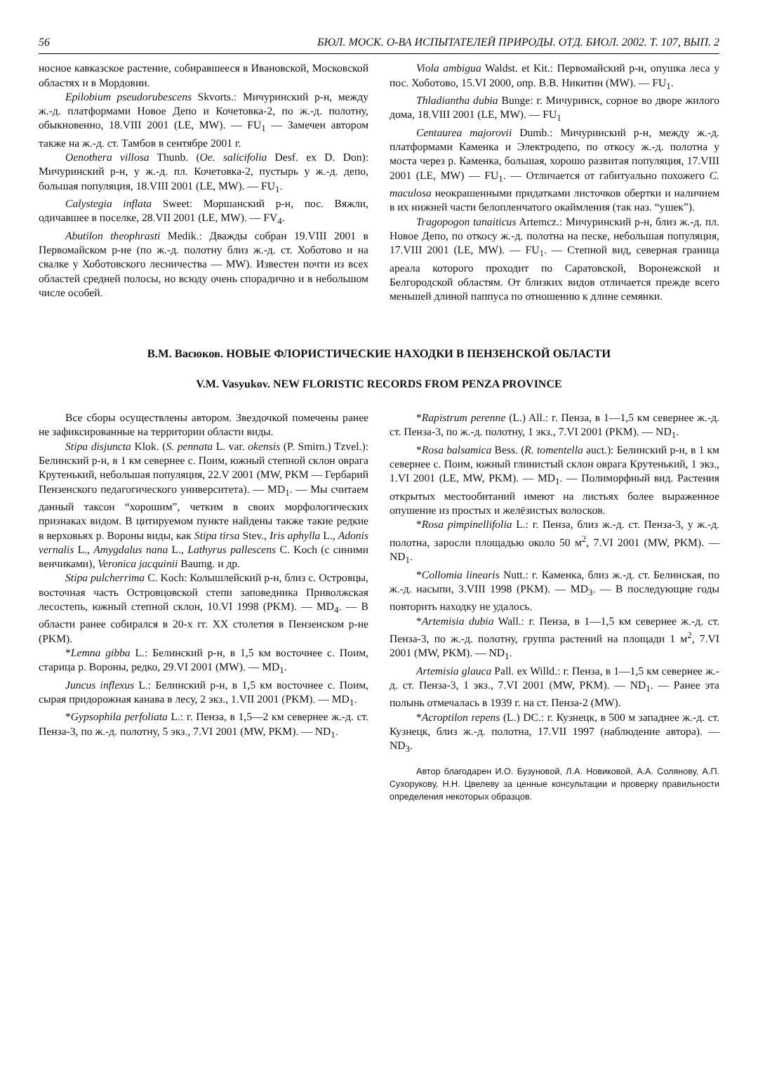56 БЮЛ. МОСК. О-ВА ИСПЫТАТЕЛЕЙ ПРИРОДЫ. ОТД. БИОЛ. 2002. Т. 107, ВЫП. 2
носное кавказское растение, собиравшееся в Ивановской, Московской областях и в Мордовии.
Epilobium pseudorubescens Skvorts.: Мичуринский р-н, между ж.-д. платформами Новое Депо и Кочетовка-2, по ж.-д. полотну, обыкновенно, 18.VIII 2001 (LE, MW). — FU<sub>1</sub> — Замечен автором также на ж.-д. ст. Тамбов в сентябре 2001 г.
Oenothera villosa Thunb. (Oe. salicifolia Desf. ex D. Don): Мичуринский р-н, у ж.-д. пл. Кочетовка-2, пустырь у ж.-д. депо, большая популяция, 18.VIII 2001 (LE, MW). — FU<sub>1</sub>.
Calystegia inflata Sweet: Моршанский р-н, пос. Вяжли, одичавшее в поселке, 28.VII 2001 (LE, MW). — FV<sub>4</sub>.
Abutilon theophrasti Medik.: Дважды собран 19.VIII 2001 в Первомайском р-не (по ж.-д. полотну близ ж.-д. ст. Хоботово и на свалке у Хоботовского лесничества — MW). Известен почти из всех областей средней полосы, но всюду очень спорадично и в небольшом числе особей.
Viola ambigua Waldst. et Kit.: Первомайский р-н, опушка леса у пос. Хоботово, 15.VI 2000, опр. В.В. Никитин (MW). — FU<sub>1</sub>.
Thladiantha dubia Bunge: г. Мичуринск, сорное во дворе жилого дома, 18.VIII 2001 (LE, MW). — FU<sub>1</sub>
Centaurea majorovii Dumb.: Мичуринский р-н, между ж.-д. платформами Каменка и Электродепо, по откосу ж.-д. полотна у моста через р. Каменка, большая, хорошо развитая популяция, 17.VIII 2001 (LE, MW) — FU<sub>1</sub>. — Отличается от габитуально похожего C. maculosa неокрашенными придатками листочков обертки и наличием в их нижней части белопленчатого окаймления (так наз. “ушек”).
Tragopogon tanaiticus Artemcz.: Мичуринский р-н, близ ж.-д. пл. Новое Депо, по откосу ж.-д. полотна на песке, небольшая популяция, 17.VIII 2001 (LE, MW). — FU<sub>1</sub>. — Степной вид, северная граница ареала которого проходит по Саратовской, Воронежской и Белгородской областям. От близких видов отличается прежде всего меньшей длиной паппуса по отношению к длине семянки.
В.М. Васюков. НОВЫЕ ФЛОРИСТИЧЕСКИЕ НАХОДКИ В ПЕНЗЕНСКОЙ ОБЛАСТИ
V.M. Vasyukov. NEW FLORISTIC RECORDS FROM PENZA PROVINCE
Все сборы осуществлены автором. Звездочкой помечены ранее не зафиксированные на территории области виды.
Stipa disjuncta Klok. (S. pennata L. var. okensis (P. Smirn.) Tzvel.): Белинский р-н, в 1 км севернее с. Поим, южный степной склон оврага Крутенький, небольшая популяция, 22.V 2001 (MW, PKM — Гербарий Пензенского педагогического университета). — MD<sub>1</sub>. — Мы считаем данный таксон “хорошим”, четким в своих морфологических признаках видом. В цитируемом пункте найдены также такие редкие в верховьях р. Вороны виды, как Stipa tirsa Stev., Iris aphylla L., Adonis vernalis L., Amygdalus nana L., Lathyrus pallescens C. Koch (с синими венчиками), Veronica jacquinii Baumg. и др.
Stipa pulcherrima C. Koch: Колышлейский р-н, близ с. Островцы, восточная часть Островцовской степи заповедника Приволжская лесостепь, южный степной склон, 10.VI 1998 (PKM). — MD<sub>4</sub>. — В области ранее собирался в 20-х гг. XX столетия в Пензенском р-не (PKM).
*Lemna gibba L.: Белинский р-н, в 1,5 км восточнее с. Поим, старица р. Вороны, редко, 29.VI 2001 (MW). — MD<sub>1</sub>.
Juncus inflexus L.: Белинский р-н, в 1,5 км восточнее с. Поим, сырая придорожная канава в лесу, 2 экз., 1.VII 2001 (PKM). — MD<sub>1</sub>.
*Gypsophila perfoliata L.: г. Пенза, в 1,5—2 км севернее ж.-д. ст. Пенза-3, по ж.-д. полотну, 5 экз., 7.VI 2001 (MW, PKM). — ND<sub>1</sub>.
*Rapistrum perenne (L.) All.: г. Пенза, в 1—1,5 км севернее ж.-д. ст. Пенза-3, по ж.-д. полотну, 1 экз., 7.VI 2001 (PKM). — ND<sub>1</sub>.
*Rosa balsamica Bess. (R. tomentella auct.): Белинский р-н, в 1 км севернее с. Поим, южный глинистый склон оврага Крутенький, 1 экз., 1.VI 2001 (LE, MW, PKM). — MD<sub>1</sub>. — Полиморфный вид. Растения открытых местообитаний имеют на листьях более выраженное опушение из простых и желёзистых волосков.
*Rosa pimpinellifolia L.: г. Пенза, близ ж.-д. ст. Пенза-3, у ж.-д. полотна, заросли площадью около 50 м<sup>2</sup>, 7.VI 2001 (MW, PKM). — ND<sub>1</sub>.
*Collomia linearis Nutt.: г. Каменка, близ ж.-д. ст. Белинская, по ж.-д. насыпи, 3.VIII 1998 (PKM). — MD<sub>3</sub>. — В последующие годы повторить находку не удалось.
*Artemisia dubia Wall.: г. Пенза, в 1—1,5 км севернее ж.-д. ст. Пенза-3, по ж.-д. полотну, группа растений на площади 1 м<sup>2</sup>, 7.VI 2001 (MW, PKM). — ND<sub>1</sub>.
Artemisia glauca Pall. ex Willd.: г. Пенза, в 1—1,5 км севернее ж.-д. ст. Пенза-3, 1 экз., 7.VI 2001 (MW, PKM). — ND<sub>1</sub>. — Ранее эта полынь отмечалась в 1939 г. на ст. Пенза-2 (MW).
*Acroptilon repens (L.) DC.: г. Кузнецк, в 500 м западнее ж.-д. ст. Кузнецк, близ ж.-д. полотна, 17.VII 1997 (наблюдение автора). — ND<sub>3</sub>.
Автор благодарен И.О. Бузуновой, Л.А. Новиковой, А.А. Солянову, А.П. Сухорукову, Н.Н. Цвелеву за ценные консультации и проверку правильности определения некоторых образцов.